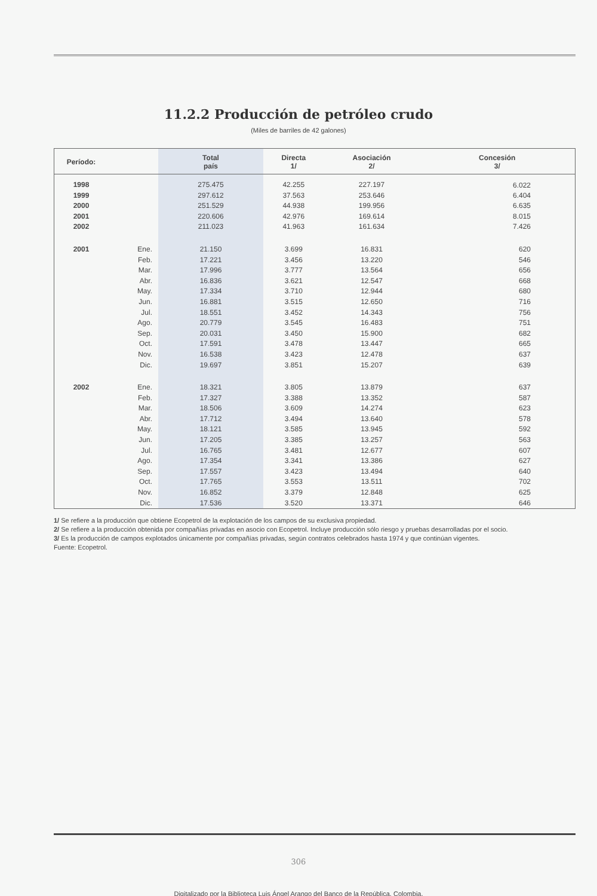11.2.2 Producción de petróleo crudo
(Miles de barriles de 42 galones)
| Período: | | Total país | Directa 1/ | Asociación 2/ | Concesión 3/ |
| --- | --- | --- | --- | --- | --- |
| 1998 | | 275.475 | 42.255 | 227.197 | 6.022 |
| 1999 | | 297.612 | 37.563 | 253.646 | 6.404 |
| 2000 | | 251.529 | 44.938 | 199.956 | 6.635 |
| 2001 | | 220.606 | 42.976 | 169.614 | 8.015 |
| 2002 | | 211.023 | 41.963 | 161.634 | 7.426 |
| 2001 | Ene. | 21.150 | 3.699 | 16.831 | 620 |
| | Feb. | 17.221 | 3.456 | 13.220 | 546 |
| | Mar. | 17.996 | 3.777 | 13.564 | 656 |
| | Abr. | 16.836 | 3.621 | 12.547 | 668 |
| | May. | 17.334 | 3.710 | 12.944 | 680 |
| | Jun. | 16.881 | 3.515 | 12.650 | 716 |
| | Jul. | 18.551 | 3.452 | 14.343 | 756 |
| | Ago. | 20.779 | 3.545 | 16.483 | 751 |
| | Sep. | 20.031 | 3.450 | 15.900 | 682 |
| | Oct. | 17.591 | 3.478 | 13.447 | 665 |
| | Nov. | 16.538 | 3.423 | 12.478 | 637 |
| | Dic. | 19.697 | 3.851 | 15.207 | 639 |
| 2002 | Ene. | 18.321 | 3.805 | 13.879 | 637 |
| | Feb. | 17.327 | 3.388 | 13.352 | 587 |
| | Mar. | 18.506 | 3.609 | 14.274 | 623 |
| | Abr. | 17.712 | 3.494 | 13.640 | 578 |
| | May. | 18.121 | 3.585 | 13.945 | 592 |
| | Jun. | 17.205 | 3.385 | 13.257 | 563 |
| | Jul. | 16.765 | 3.481 | 12.677 | 607 |
| | Ago. | 17.354 | 3.341 | 13.386 | 627 |
| | Sep. | 17.557 | 3.423 | 13.494 | 640 |
| | Oct. | 17.765 | 3.553 | 13.511 | 702 |
| | Nov. | 16.852 | 3.379 | 12.848 | 625 |
| | Dic. | 17.536 | 3.520 | 13.371 | 646 |
1/ Se refiere a la producción que obtiene Ecopetrol de la explotación de los campos de su exclusiva propiedad.
2/ Se refiere a la producción obtenida por compañías privadas en asocio con Ecopetrol. Incluye producción sólo riesgo y pruebas desarrolladas por el socio.
3/ Es la producción de campos explotados únicamente por compañías privadas, según contratos celebrados hasta 1974 y que continúan vigentes.
Fuente: Ecopetrol.
306
Digitalizado por la Biblioteca Luis Ángel Arango del Banco de la República, Colombia.